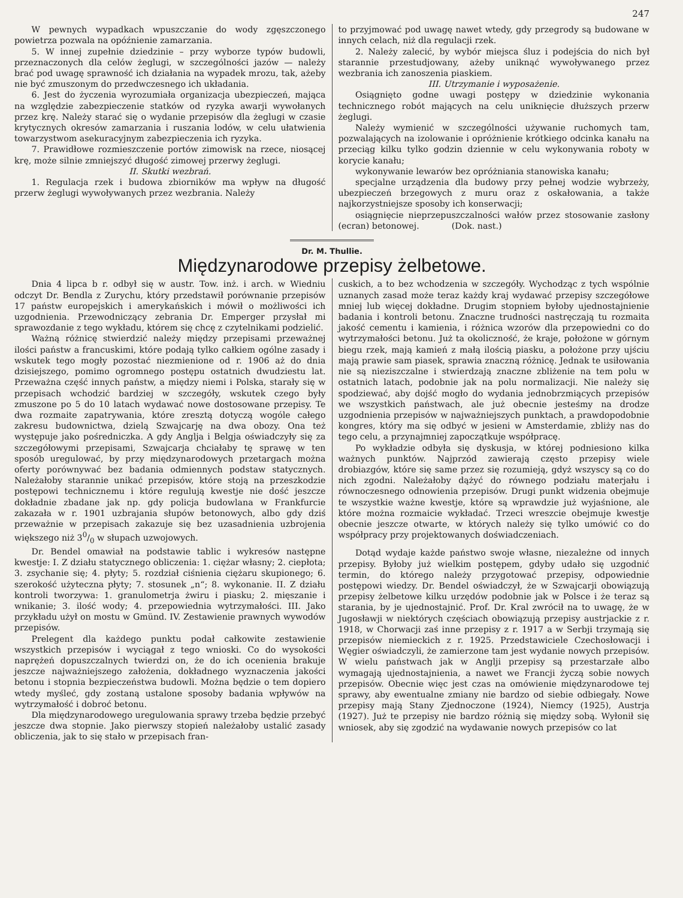247
W pewnych wypadkach wpuszczanie do wody zgęszczonego powietrza pozwala na opóźnienie zamarzania.
5. W innej zupełnie dziedzinie – przy wyborze typów budowli, przeznaczonych dla celów żeglugi, w szczególności jazów — należy brać pod uwagę sprawność ich działania na wypadek mrozu, tak, ażeby nie być zmuszonym do przedwczesnego ich układania.
6. Jest do życzenia wyrozumiała organizacja ubezpieczeń, mająca na względzie zabezpieczenie statków od ryzyka awarji wywołanych przez krę. Należy starać się o wydanie przepisów dla żeglugi w czasie krytycznych okresów zamarzania i ruszania lodów, w celu ułatwienia towarzystwom asekuracyjnym zabezpieczenia ich ryzyka.
7. Prawidłowe rozmieszczenie portów zimowisk na rzece, niosącej krę, może silnie zmniejszyć długość zimowej przerwy żeglugi.
II. Skutki wezbrań.
1. Regulacja rzek i budowa zbiorników ma wpływ na długość przerw żeglugi wywoływanych przez wezbrania. Należy
to przyjmować pod uwagę nawet wtedy, gdy przegrody są budowane w innych celach, niż dla regulacji rzek.
2. Należy zalecić, by wybór miejsca śluz i podejścia do nich był starannie przestudjowany, ażeby uniknąć wywoływanego przez wezbrania ich zanoszenia piaskiem.
III. Utrzymanie i wyposażenie.
Osiągnięto godne uwagi postępy w dziedzinie wykonania technicznego robót mających na celu uniknięcie dłuższych przerw żeglugi.
Należy wymienić w szczególności używanie ruchomych tam, pozwalających na izolowanie i opróżnienie krótkiego odcinka kanału na przeciąg kilku tylko godzin dziennie w celu wykonywania roboty w korycie kanału;
wykonywanie lewarów bez opróżniania stanowiska kanału;
specjalne urządzenia dla budowy przy pełnej wodzie wybrzeży, ubezpieczeń brzegowych z muru oraz z oskałowania, a także najkorzystniejsze sposoby ich konserwacji;
osiągnięcie nieprzepuszczalności wałów przez stosowanie zasłony (ecran) betonowej. (Dok. nast.)
Dr. M. Thullie.
Międzynarodowe przepisy żelbetowe.
Dnia 4 lipca b r. odbył się w austr. Tow. inż. i arch. w Wiedniu odczyt Dr. Bendla z Zurychu, który przedstawił porównanie przepisów 17 państw europejskich i amerykańskich i mówił o możliwości ich uzgodnienia. Przewodniczący zebrania Dr. Emperger przysłał mi sprawozdanie z tego wykładu, którem się chcę z czytelnikami podzielić.
Ważną różnicę stwierdzić należy między przepisami przeważnej ilości państw a francuskimi, które podają tylko całkiem ogólne zasady i wskutek tego mogły pozostać niezmienione od r. 1906 aż do dnia dzisiejszego, pomimo ogromnego postępu ostatnich dwudziestu lat. Przeważna część innych państw, a między niemi i Polska, starały się w przepisach wchodzić bardziej w szczegóły, wskutek czego były zmuszone po 5 do 10 latach wydawać nowe dostosowane przepisy. Te dwa rozmaite zapatrywania, które zresztą dotyczą wogóle całego zakresu budownictwa, dzielą Szwajcarję na dwa obozy. Ona też występuje jako pośredniczka. A gdy Anglja i Belgja oświadczyły się za szczegółowymi przepisami, Szwajcarja chciałaby tę sprawę w ten sposób uregulować, by przy międzynarodowych przetargach można oferty porównywać bez badania odmiennych podstaw statycznych. Należałoby starannie unikać przepisów, które stoją na przeszkodzie postępowi technicznemu i które regulują kwestje nie dość jeszcze dokładnie zbadane jak np. gdy policja budowlana w Frankfurcie zakazała w r. 1901 uzbrajania słupów betonowych, albo gdy dziś przeważnie w przepisach zakazuje się bez uzasadnienia uzbrojenia większego niż 30/0 w słupach uzwojowych.
Dr. Bendel omawiał na podstawie tablic i wykresów następne kwestje: I. Z działu statycznego obliczenia: 1. ciężar własny; 2. ciepłota; 3. zsychanie się; 4. płyty; 5. rozdział ciśnienia ciężaru skupionego; 6. szerokość użyteczna płyty; 7. stosunek „n“; 8. wykonanie. II. Z działu kontroli tworzywa: 1. granulometrja żwiru i piasku; 2. mięszanie i wnikanie; 3. ilość wody; 4. przepowiednia wytrzymałości. III. Jako przykładu użył on mostu w Gmünd. IV. Zestawienie prawnych wywodów przepisów.
Prelegent dla każdego punktu podał całkowite zestawienie wszystkich przepisów i wyciągał z tego wnioski. Co do wysokości naprężeń dopuszczalnych twierdzi on, że do ich ocenienia brakuje jeszcze najważniejszego założenia, dokładnego wyznaczenia jakości betonu i stopnia bezpieczeństwa budowli. Można będzie o tem dopiero wtedy myśleć, gdy zostaną ustalone sposoby badania wpływów na wytrzymałość i dobroć betonu.
Dla międzynarodowego uregulowania sprawy trzeba będzie przebyć jeszcze dwa stopnie. Jako pierwszy stopień należałoby ustalić zasady obliczenia, jak to się stało w przepisach fran-
cuskich, a to bez wchodzenia w szczegóły. Wychodząc z tych wspólnie uznanych zasad może teraz każdy kraj wydawać przepisy szczegółowe mniej lub więcej dokładne. Drugim stopniem byłoby ujednostajnienie badania i kontroli betonu. Znaczne trudności nastręczają tu rozmaita jakość cementu i kamienia, i różnica wzorów dla przepowiedni co do wytrzymałości betonu. Już ta okoliczność, że kraje, położone w górnym biegu rzek, mają kamień z małą ilością piasku, a położone przy ujściu mają prawie sam piasek, sprawia znaczną różnicę. Jednak te usiłowania nie są nieziszczalne i stwierdzają znaczne zbliżenie na tem polu w ostatnich latach, podobnie jak na polu normalizacji. Nie należy się spodziewać, aby dojść mogło do wydania jednobrzmiących przepisów we wszystkich państwach, ale już obecnie jesteśmy na drodze uzgodnienia przepisów w najważniejszych punktach, a prawdopodobnie kongres, który ma się odbyć w jesieni w Amsterdamie, zbliży nas do tego celu, a przynajmniej zapoczątkuje współpracę.
Po wykładzie odbyła się dyskusja, w której podniesiono kilka ważnych punktów. Najprzód zawierają często przepisy wiele drobiazgów, które się same przez się rozumieją, gdyż wszyscy są co do nich zgodni. Należałoby dążyć do równego podziału materjału i równoczesnego odnowienia przepisów. Drugi punkt widzenia obejmuje te wszystkie ważne kwestje, które są wprawdzie już wyjaśnione, ale które można rozmaicie wykładać. Trzeci wreszcie obejmuje kwestje obecnie jeszcze otwarte, w których należy się tylko umówić co do współpracy przy projektowanych doświadczeniach.
Dotąd wydaje każde państwo swoje własne, niezależne od innych przepisy. Byłoby już wielkim postępem, gdyby udało się uzgodnić termin, do którego należy przygotować przepisy, odpowiednie postępowi wiedzy. Dr. Bendel oświadczył, że w Szwajcarji obowiązują przepisy żelbetowe kilku urzędów podobnie jak w Polsce i że teraz są starania, by je ujednostajnić. Prof. Dr. Kral zwrócił na to uwagę, że w Jugosławji w niektórych częściach obowiązują przepisy austrjackie z r. 1918, w Chorwacji zaś inne przepisy z r. 1917 a w Serbji trzymają się przepisów niemieckich z r. 1925. Przedstawiciele Czechosłowacji i Węgier oświadczyli, że zamierzone tam jest wydanie nowych przepisów. W wielu państwach jak w Anglji przepisy są przestarzałe albo wymagają ujednostajnienia, a nawet we Francji życzą sobie nowych przepisów. Obecnie więc jest czas na omówienie międzynarodowe tej sprawy, aby ewentualne zmiany nie bardzo od siebie odbiegały. Nowe przepisy mają Stany Zjednoczone (1924), Niemcy (1925), Austrja (1927). Już te przepisy nie bardzo różnią się między sobą. Wyłonił się wniosek, aby się zgodzić na wydawanie nowych przepisów co lat